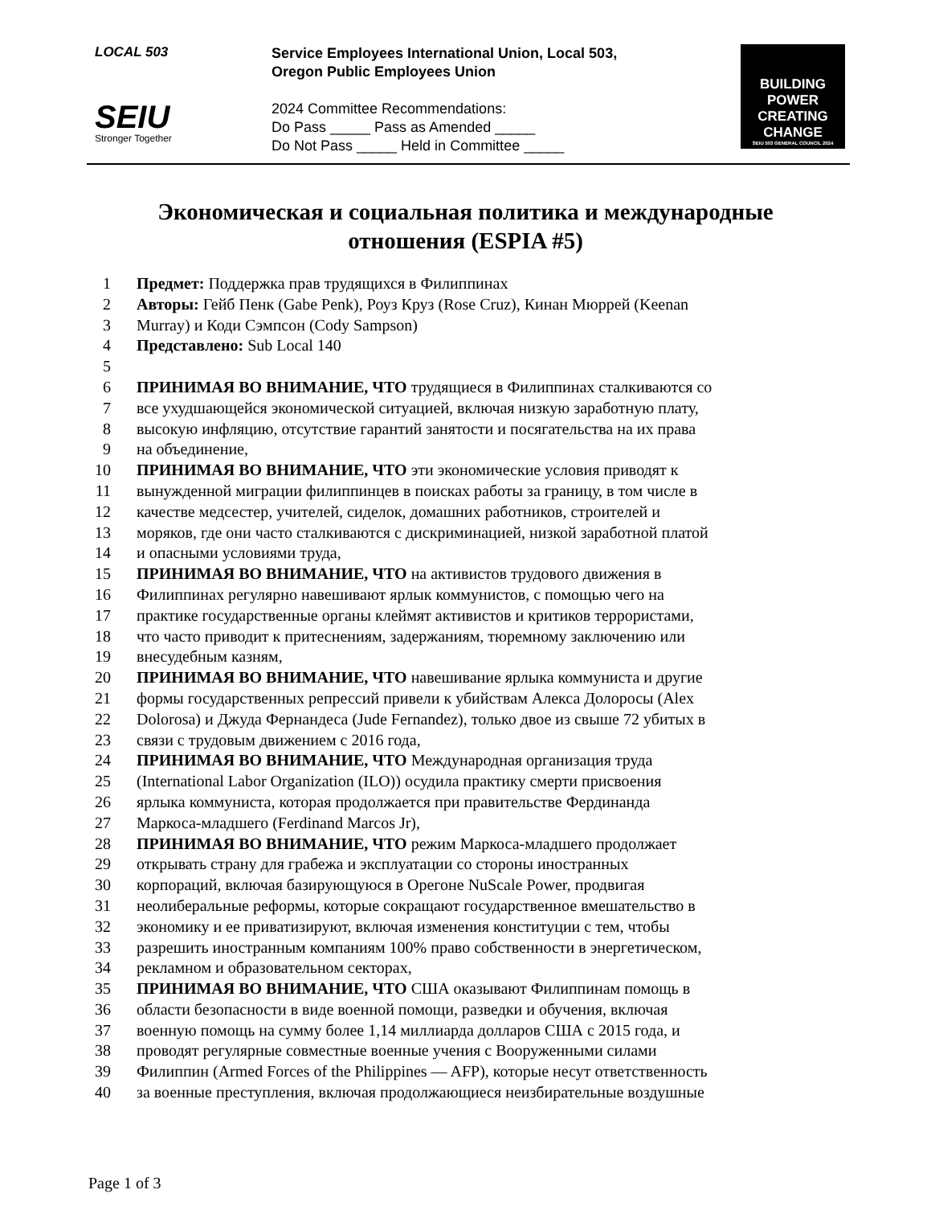LOCAL 503
SEIU
Stronger Together
Service Employees International Union, Local 503,
Oregon Public Employees Union
2024 Committee Recommendations:
Do Pass _____ Pass as Amended _____
Do Not Pass _____ Held in Committee _____
BUILDING POWER CREATING CHANGE
SEIU 503 GENERAL COUNCIL 2024
Экономическая и социальная политика и международные
отношения (ESPIA #5)
1 Предмет: Поддержка прав трудящихся в Филиппинах
2 Авторы: Гейб Пенк (Gabe Penk), Роуз Круз (Rose Cruz), Кинан Мюррей (Keenan
3 Murray) и Коди Сэмпсон (Cody Sampson)
4 Представлено: Sub Local 140
5
6 ПРИНИМАЯ ВО ВНИМАНИЕ, ЧТО трудящиеся в Филиппинах сталкиваются со
7 все ухудшающейся экономической ситуацией, включая низкую заработную плату,
8 высокую инфляцию, отсутствие гарантий занятости и посягательства на их права
9 на объединение,
10 ПРИНИМАЯ ВО ВНИМАНИЕ, ЧТО эти экономические условия приводят к
11 вынужденной миграции филиппинцев в поисках работы за границу, в том числе в
12 качестве медсестер, учителей, сиделок, домашних работников, строителей и
13 моряков, где они часто сталкиваются с дискриминацией, низкой заработной платой
14 и опасными условиями труда,
15 ПРИНИМАЯ ВО ВНИМАНИЕ, ЧТО на активистов трудового движения в
16 Филиппинах регулярно навешивают ярлык коммунистов, с помощью чего на
17 практике государственные органы клеймят активистов и критиков террористами,
18 что часто приводит к притеснениям, задержаниям, тюремному заключению или
19 внесудебным казням,
20 ПРИНИМАЯ ВО ВНИМАНИЕ, ЧТО навешивание ярлыка коммуниста и другие
21 формы государственных репрессий привели к убийствам Алекса Долоросы (Alex
22 Dolorosa) и Джуда Фернандеса (Jude Fernandez), только двое из свыше 72 убитых в
23 связи с трудовым движением с 2016 года,
24 ПРИНИМАЯ ВО ВНИМАНИЕ, ЧТО Международная организация труда
25 (International Labor Organization (ILO)) осудила практику смерти присвоения
26 ярлыка коммуниста, которая продолжается при правительстве Фердинанда
27 Маркоса-младшего (Ferdinand Marcos Jr),
28 ПРИНИМАЯ ВО ВНИМАНИЕ, ЧТО режим Маркоса-младшего продолжает
29 открывать страну для грабежа и эксплуатации со стороны иностранных
30 корпораций, включая базирующуюся в Орегоне NuScale Power, продвигая
31 неолиберальные реформы, которые сокращают государственное вмешательство в
32 экономику и ее приватизируют, включая изменения конституции с тем, чтобы
33 разрешить иностранным компаниям 100% право собственности в энергетическом,
34 рекламном и образовательном секторах,
35 ПРИНИМАЯ ВО ВНИМАНИЕ, ЧТО США оказывают Филиппинам помощь в
36 области безопасности в виде военной помощи, разведки и обучения, включая
37 военную помощь на сумму более 1,14 миллиарда долларов США с 2015 года, и
38 проводят регулярные совместные военные учения с Вооруженными силами
39 Филиппин (Armed Forces of the Philippines — AFP), которые несут ответственность
40 за военные преступления, включая продолжающиеся неизбирательные воздушные
Page 1 of 3